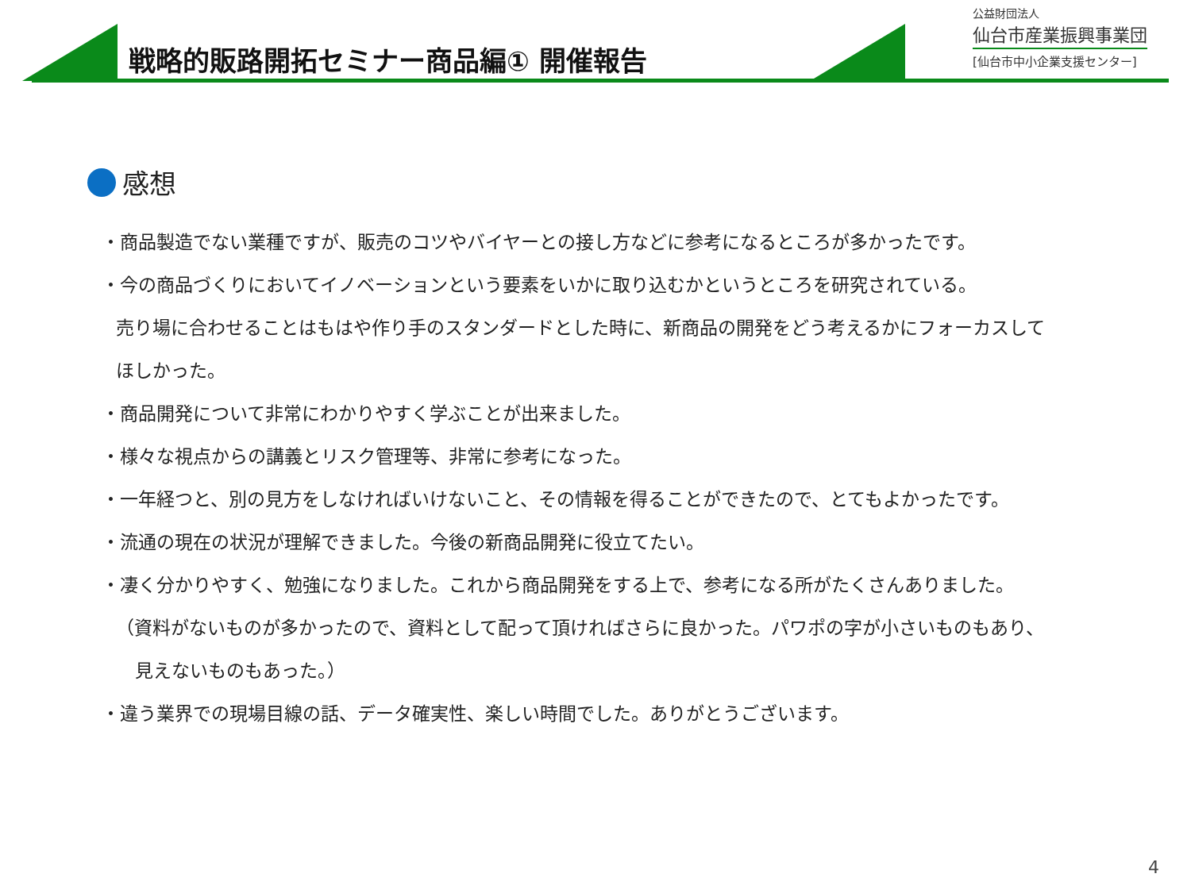戦略的販路開拓セミナー商品編① 開催報告
公益財団法人
仙台市産業振興事業団
[仙台市中小企業支援センター]
感想
・商品製造でない業種ですが、販売のコツやバイヤーとの接し方などに参考になるところが多かったです。
・今の商品づくりにおいてイノベーションという要素をいかに取り込むかというところを研究されている。
売り場に合わせることはもはや作り手のスタンダードとした時に、新商品の開発をどう考えるかにフォーカスして
ほしかった。
・商品開発について非常にわかりやすく学ぶことが出来ました。
・様々な視点からの講義とリスク管理等、非常に参考になった。
・一年経つと、別の見方をしなければいけないこと、その情報を得ることができたので、とてもよかったです。
・流通の現在の状況が理解できました。今後の新商品開発に役立てたい。
・凄く分かりやすく、勉強になりました。これから商品開発をする上で、参考になる所がたくさんありました。
（資料がないものが多かったので、資料として配って頂ければさらに良かった。パワポの字が小さいものもあり、
見えないものもあった。）
・違う業界での現場目線の話、データ確実性、楽しい時間でした。ありがとうございます。
4